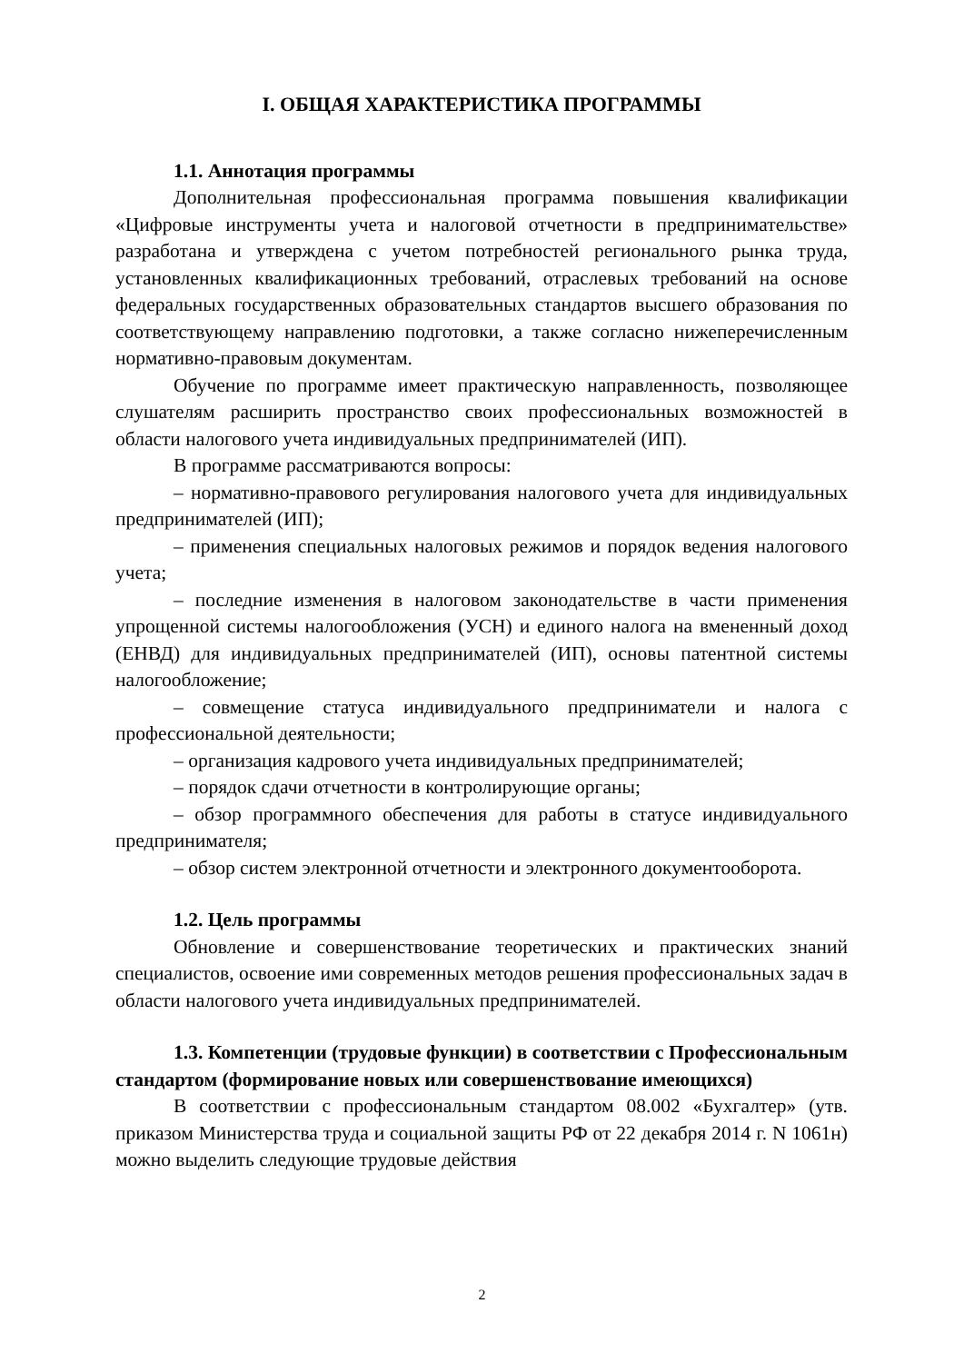I. ОБЩАЯ ХАРАКТЕРИСТИКА ПРОГРАММЫ
1.1. Аннотация программы
Дополнительная профессиональная программа повышения квалификации «Цифровые инструменты учета и налоговой отчетности в предпринимательстве» разработана и утверждена с учетом потребностей регионального рынка труда, установленных квалификационных требований, отраслевых требований на основе федеральных государственных образовательных стандартов высшего образования по соответствующему направлению подготовки, а также согласно нижеперечисленным нормативно-правовым документам.
Обучение по программе имеет практическую направленность, позволяющее слушателям расширить пространство своих профессиональных возможностей в области налогового учета индивидуальных предпринимателей (ИП).
В программе рассматриваются вопросы:
– нормативно-правового регулирования налогового учета для индивидуальных предпринимателей (ИП);
– применения специальных налоговых режимов и порядок ведения налогового учета;
– последние изменения в налоговом законодательстве в части применения упрощенной системы налогообложения (УСН) и единого налога на вмененный доход (ЕНВД) для индивидуальных предпринимателей (ИП), основы патентной системы налогообложение;
– совмещение статуса индивидуального предприниматели и налога с профессиональной деятельности;
– организация кадрового учета индивидуальных предпринимателей;
– порядок сдачи отчетности в контролирующие органы;
– обзор программного обеспечения для работы в статусе индивидуального предпринимателя;
– обзор систем электронной отчетности и электронного документооборота.
1.2. Цель программы
Обновление и совершенствование теоретических и практических знаний специалистов, освоение ими современных методов решения профессиональных задач в области налогового учета индивидуальных предпринимателей.
1.3. Компетенции (трудовые функции) в соответствии с Профессиональным стандартом (формирование новых или совершенствование имеющихся)
В соответствии с профессиональным стандартом 08.002 «Бухгалтер» (утв. приказом Министерства труда и социальной защиты РФ от 22 декабря 2014 г. N 1061н) можно выделить следующие трудовые действия
2